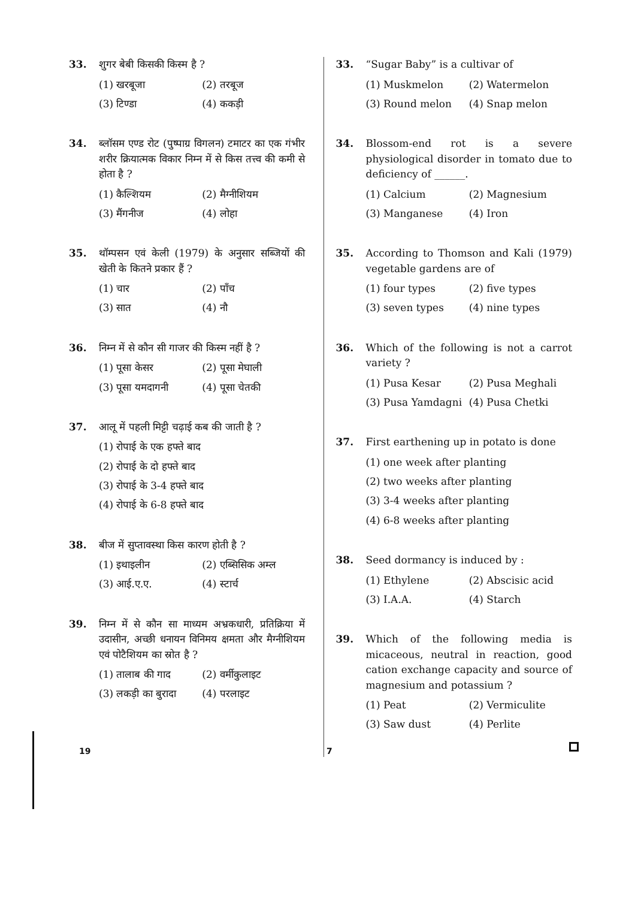33. शुगर बेबी किसकी किस्म है ?
(1) खरबूजा (2) तरबूज (3) टिण्डा (4) ककड़ी
34. ब्लॉसम एण्ड रोट (पुष्पाग्र विगलन) टमाटर का एक गंभीर शरीर क्रियात्मक विकार निम्न में से किस तत्त्व की कमी से होता है ?
(1) कैल्शियम (2) मैग्नीशियम (3) मैंगनीज (4) लोहा
35. थॉम्पसन एवं केली (1979) के अनुसार सब्जियों की खेती के कितने प्रकार हैं ?
(1) चार (2) पाँच (3) सात (4) नौ
36. निम्न में से कौन सी गाजर की किस्म नहीं है ?
(1) पूसा केसर (2) पूसा मेघाली (3) पूसा यमदागनी (4) पूसा चेतकी
37. आलू में पहली मिट्टी चढ़ाई कब की जाती है ?
(1) रोपाई के एक हफ्ते बाद
(2) रोपाई के दो हफ्ते बाद
(3) रोपाई के 3-4 हफ्ते बाद
(4) रोपाई के 6-8 हफ्ते बाद
38. बीज में सुप्तावस्था किस कारण होती है ?
(1) इथाइलीन (2) एब्सिसिक अम्ल (3) आई.ए.ए. (4) स्टार्च
39. निम्न में से कौन सा माध्यम अभ्रकधारी, प्रतिक्रिया में उदासीन, अच्छी धनायन विनिमय क्षमता और मैग्नीशियम एवं पोटैशियम का स्रोत है ?
(1) तालाब की गाद (2) वर्मीकुलाइट (3) लकड़ी का बुरादा (4) परलाइट
33. “Sugar Baby” is a cultivar of
(1) Muskmelon (2) Watermelon (3) Round melon (4) Snap melon
34. Blossom-end rot is a severe physiological disorder in tomato due to deficiency of ______.
(1) Calcium (2) Magnesium (3) Manganese (4) Iron
35. According to Thomson and Kali (1979) vegetable gardens are of
(1) four types (2) five types (3) seven types (4) nine types
36. Which of the following is not a carrot variety ?
(1) Pusa Kesar (2) Pusa Meghali (3) Pusa Yamdagni (4) Pusa Chetki
37. First earthening up in potato is done
(1) one week after planting
(2) two weeks after planting
(3) 3-4 weeks after planting
(4) 6-8 weeks after planting
38. Seed dormancy is induced by :
(1) Ethylene (2) Abscisic acid (3) I.A.A. (4) Starch
39. Which of the following media is micaceous, neutral in reaction, good cation exchange capacity and source of magnesium and potassium ?
(1) Peat (2) Vermiculite (3) Saw dust (4) Perlite
19 7